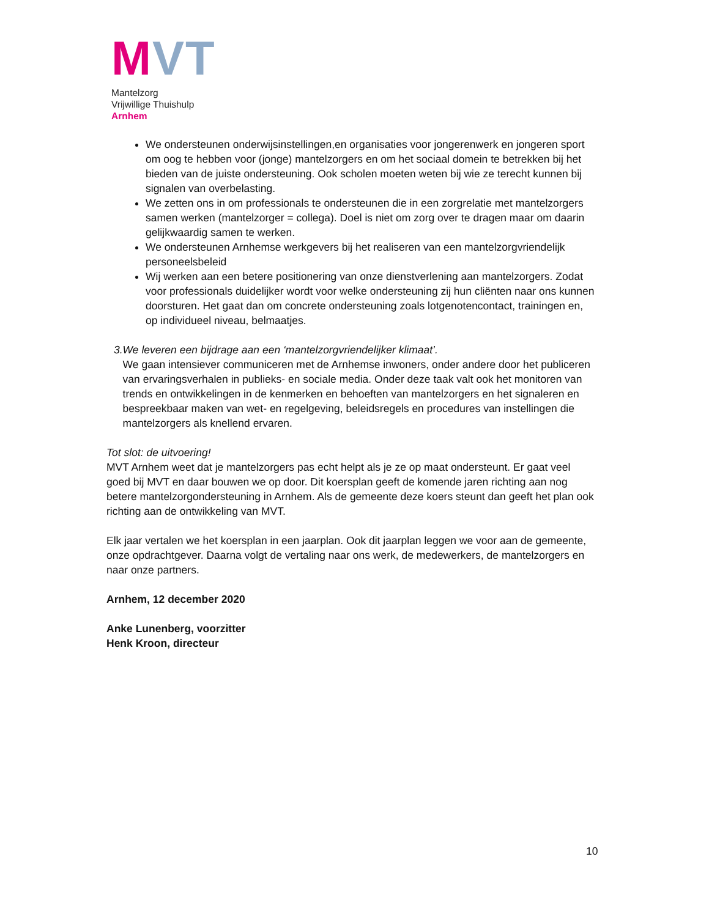MVT
Mantelzorg
Vrijwillige Thuishulp
Arnhem
We ondersteunen onderwijsinstellingen,en organisaties voor jongerenwerk en jongeren sport om oog te hebben voor (jonge) mantelzorgers en om het sociaal domein te betrekken bij het bieden van de juiste ondersteuning. Ook scholen moeten weten bij wie ze terecht kunnen bij signalen van overbelasting.
We zetten ons in om professionals te ondersteunen die in een zorgrelatie met mantelzorgers samen werken (mantelzorger = collega). Doel is niet om zorg over te dragen maar om daarin gelijkwaardig samen te werken.
We ondersteunen Arnhemse werkgevers bij het realiseren van een mantelzorgvriendelijk personeelsbeleid
Wij werken aan een betere positionering van onze dienstverlening aan mantelzorgers. Zodat voor professionals duidelijker wordt voor welke ondersteuning zij hun cliënten naar ons kunnen doorsturen. Het gaat dan om concrete ondersteuning zoals lotgenotencontact, trainingen en, op individueel niveau, belmaatjes.
3. We leveren een bijdrage aan een ‘mantelzorgvriendelijker klimaat’.
We gaan intensiever communiceren met de Arnhemse inwoners, onder andere door het publiceren van ervaringsverhalen in publieks- en sociale media. Onder deze taak valt ook het monitoren van trends en ontwikkelingen in de kenmerken en behoeften van mantelzorgers en het signaleren en bespreekbaar maken van wet- en regelgeving, beleidsregels en procedures van instellingen die mantelzorgers als knellend ervaren.
Tot slot: de uitvoering!
MVT Arnhem weet dat je mantelzorgers pas echt helpt als je ze op maat ondersteunt. Er gaat veel goed bij MVT en daar bouwen we op door. Dit koersplan geeft de komende jaren richting aan nog betere mantelzorgondersteuning in Arnhem. Als de gemeente deze koers steunt dan geeft het plan ook richting aan de ontwikkeling van MVT.
Elk jaar vertalen we het koersplan in een jaarplan. Ook dit jaarplan leggen we voor aan de gemeente, onze opdrachtgever. Daarna volgt de vertaling naar ons werk, de medewerkers, de mantelzorgers en naar onze partners.
Arnhem, 12 december 2020
Anke Lunenberg, voorzitter
Henk Kroon, directeur
10